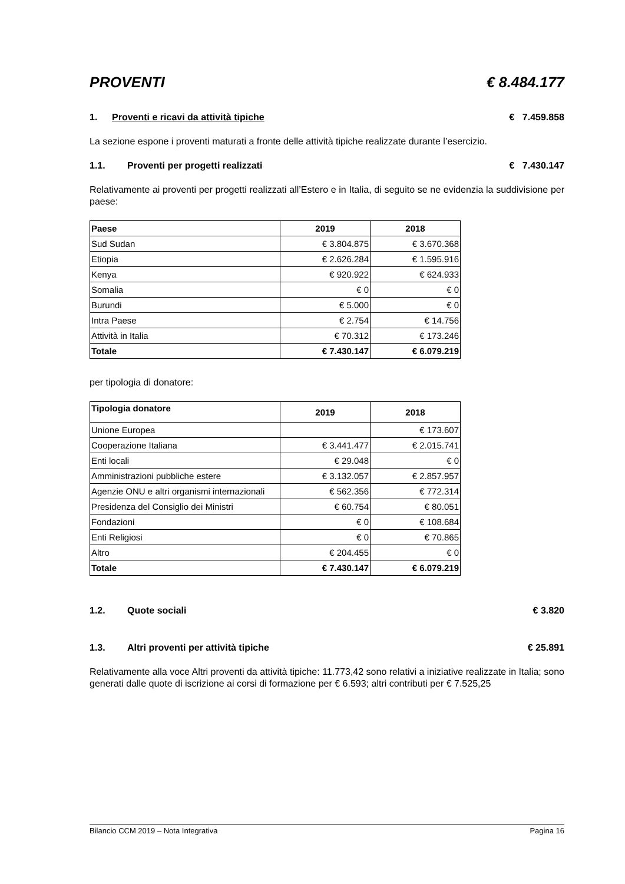PROVENTI € 8.484.177
1. Proventi e ricavi da attività tipiche € 7.459.858
La sezione espone i proventi maturati a fronte delle attività tipiche realizzate durante l’esercizio.
1.1. Proventi per progetti realizzati € 7.430.147
Relativamente ai proventi per progetti realizzati all’Estero e in Italia, di seguito se ne evidenzia la suddivisione per paese:
| Paese | 2019 | 2018 |
| --- | --- | --- |
| Sud Sudan | € 3.804.875 | € 3.670.368 |
| Etiopia | € 2.626.284 | € 1.595.916 |
| Kenya | € 920.922 | € 624.933 |
| Somalia | € 0 | € 0 |
| Burundi | € 5.000 | € 0 |
| Intra Paese | € 2.754 | € 14.756 |
| Attività in Italia | € 70.312 | € 173.246 |
| Totale | € 7.430.147 | € 6.079.219 |
per tipologia di donatore:
| Tipologia donatore | 2019 | 2018 |
| --- | --- | --- |
| Unione Europea | | € 173.607 |
| Cooperazione Italiana | € 3.441.477 | € 2.015.741 |
| Enti locali | € 29.048 | € 0 |
| Amministrazioni pubbliche estere | € 3.132.057 | € 2.857.957 |
| Agenzie ONU e altri organismi internazionali | € 562.356 | € 772.314 |
| Presidenza del Consiglio dei Ministri | € 60.754 | € 80.051 |
| Fondazioni | € 0 | € 108.684 |
| Enti Religiosi | € 0 | € 70.865 |
| Altro | € 204.455 | € 0 |
| Totale | € 7.430.147 | € 6.079.219 |
1.2. Quote sociali € 3.820
1.3. Altri proventi per attività tipiche € 25.891
Relativamente alla voce Altri proventi da attività tipiche: 11.773,42 sono relativi a iniziative realizzate in Italia; sono generati dalle quote di iscrizione ai corsi di formazione per € 6.593; altri contributi per € 7.525,25
Bilancio CCM 2019 – Nota Integrativa Pagina 16